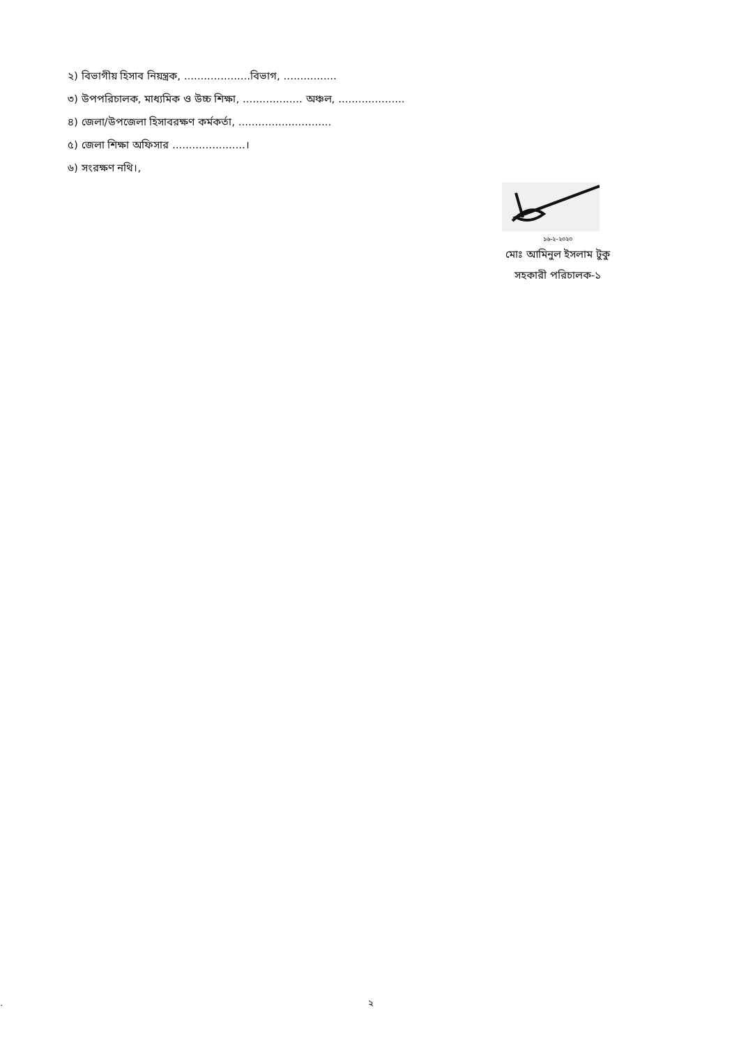২) বিভাগীয় হিসাব নিয়ন্ত্রক, ....................বিভাগ, ................
৩) উপপরিচালক, মাধ্যমিক ও উচ্চ শিক্ষা, .................. অঞ্চল, ....................
৪) জেলা/উপজেলা হিসাবরক্ষণ কর্মকর্তা, ............................
৫) জেলা শিক্ষা অফিসার ......................।
৬) সংরক্ষণ নথি।,
১৬-২-২০২০
মোঃ আমিনুল ইসলাম টুকু
সহকারী পরিচালক-১
. ২